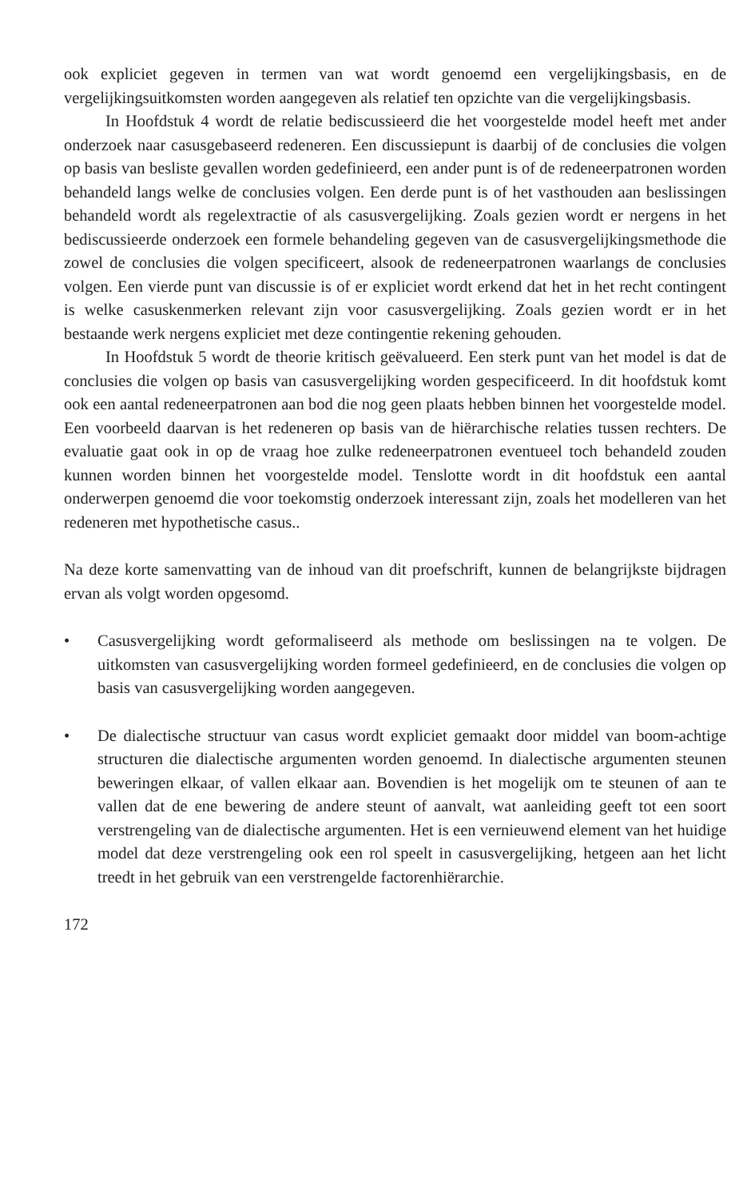ook expliciet gegeven in termen van wat wordt genoemd een vergelijkingsbasis, en de vergelijkingsuitkomsten worden aangegeven als relatief ten opzichte van die vergelijkingsbasis.
In Hoofdstuk 4 wordt de relatie bediscussieerd die het voorgestelde model heeft met ander onderzoek naar casusgebaseerd redeneren. Een discussiepunt is daarbij of de conclusies die volgen op basis van besliste gevallen worden gedefinieerd, een ander punt is of de redeneerpatronen worden behandeld langs welke de conclusies volgen. Een derde punt is of het vasthouden aan beslissingen behandeld wordt als regelextractie of als casusvergelijking. Zoals gezien wordt er nergens in het bediscussieerde onderzoek een formele behandeling gegeven van de casusvergelijkingsmethode die zowel de conclusies die volgen specificeert, alsook de redeneerpatronen waarlangs de conclusies volgen. Een vierde punt van discussie is of er expliciet wordt erkend dat het in het recht contingent is welke casuskenmerken relevant zijn voor casusvergelijking. Zoals gezien wordt er in het bestaande werk nergens expliciet met deze contingentie rekening gehouden.
In Hoofdstuk 5 wordt de theorie kritisch geëvalueerd. Een sterk punt van het model is dat de conclusies die volgen op basis van casusvergelijking worden gespecificeerd. In dit hoofdstuk komt ook een aantal redeneerpatronen aan bod die nog geen plaats hebben binnen het voorgestelde model. Een voorbeeld daarvan is het redeneren op basis van de hiërarchische relaties tussen rechters. De evaluatie gaat ook in op de vraag hoe zulke redeneerpatronen eventueel toch behandeld zouden kunnen worden binnen het voorgestelde model. Tenslotte wordt in dit hoofdstuk een aantal onderwerpen genoemd die voor toekomstig onderzoek interessant zijn, zoals het modelleren van het redeneren met hypothetische casus..
Na deze korte samenvatting van de inhoud van dit proefschrift, kunnen de belangrijkste bijdragen ervan als volgt worden opgesomd.
• Casusvergelijking wordt geformaliseerd als methode om beslissingen na te volgen. De uitkomsten van casusvergelijking worden formeel gedefinieerd, en de conclusies die volgen op basis van casusvergelijking worden aangegeven.
• De dialectische structuur van casus wordt expliciet gemaakt door middel van boom-achtige structuren die dialectische argumenten worden genoemd. In dialectische argumenten steunen beweringen elkaar, of vallen elkaar aan. Bovendien is het mogelijk om te steunen of aan te vallen dat de ene bewering de andere steunt of aanvalt, wat aanleiding geeft tot een soort verstrengeling van de dialectische argumenten. Het is een vernieuwend element van het huidige model dat deze verstrengeling ook een rol speelt in casusvergelijking, hetgeen aan het licht treedt in het gebruik van een verstrengelde factorenhiërarchie.
172